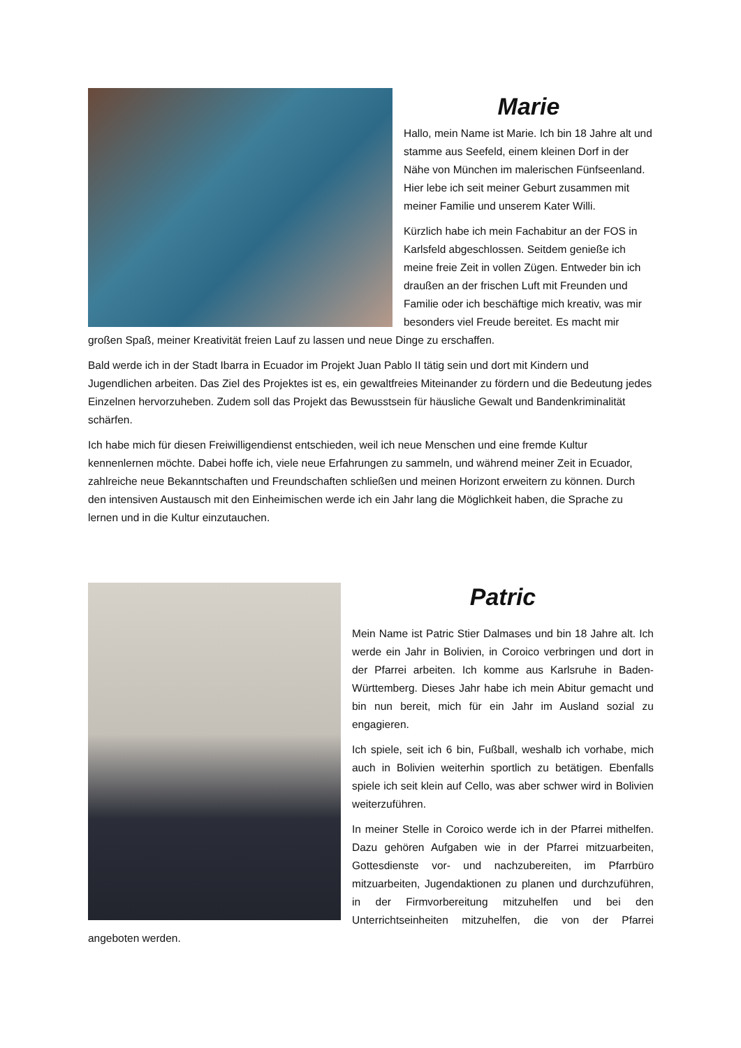Marie
Hallo, mein Name ist Marie. Ich bin 18 Jahre alt und stamme aus Seefeld, einem kleinen Dorf in der Nähe von München im malerischen Fünfseenland. Hier lebe ich seit meiner Geburt zusammen mit meiner Familie und unserem Kater Willi.
Kürzlich habe ich mein Fachabitur an der FOS in Karlsfeld abgeschlossen. Seitdem genieße ich meine freie Zeit in vollen Zügen. Entweder bin ich draußen an der frischen Luft mit Freunden und Familie oder ich beschäftige mich kreativ, was mir besonders viel Freude bereitet. Es macht mir großen Spaß, meiner Kreativität freien Lauf zu lassen und neue Dinge zu erschaffen.
Bald werde ich in der Stadt Ibarra in Ecuador im Projekt Juan Pablo II tätig sein und dort mit Kindern und Jugendlichen arbeiten. Das Ziel des Projektes ist es, ein gewaltfreies Miteinander zu fördern und die Bedeutung jedes Einzelnen hervorzuheben. Zudem soll das Projekt das Bewusstsein für häusliche Gewalt und Bandenkriminalität schärfen.
Ich habe mich für diesen Freiwilligendienst entschieden, weil ich neue Menschen und eine fremde Kultur kennenlernen möchte. Dabei hoffe ich, viele neue Erfahrungen zu sammeln, und während meiner Zeit in Ecuador, zahlreiche neue Bekanntschaften und Freundschaften schließen und meinen Horizont erweitern zu können. Durch den intensiven Austausch mit den Einheimischen werde ich ein Jahr lang die Möglichkeit haben, die Sprache zu lernen und in die Kultur einzutauchen.
Patric
Mein Name ist Patric Stier Dalmases und bin 18 Jahre alt. Ich werde ein Jahr in Bolivien, in Coroico verbringen und dort in der Pfarrei arbeiten. Ich komme aus Karlsruhe in Baden-Württemberg. Dieses Jahr habe ich mein Abitur gemacht und bin nun bereit, mich für ein Jahr im Ausland sozial zu engagieren.
Ich spiele, seit ich 6 bin, Fußball, weshalb ich vorhabe, mich auch in Bolivien weiterhin sportlich zu betätigen. Ebenfalls spiele ich seit klein auf Cello, was aber schwer wird in Bolivien weiterzuführen.
In meiner Stelle in Coroico werde ich in der Pfarrei mithelfen. Dazu gehören Aufgaben wie in der Pfarrei mitzuarbeiten, Gottesdienste vor- und nachzubereiten, im Pfarrbüro mitzuarbeiten, Jugendaktionen zu planen und durchzuführen, in der Firmvorbereitung mitzuhelfen und bei den Unterrichtseinheiten mitzuhelfen, die von der Pfarrei angeboten werden.